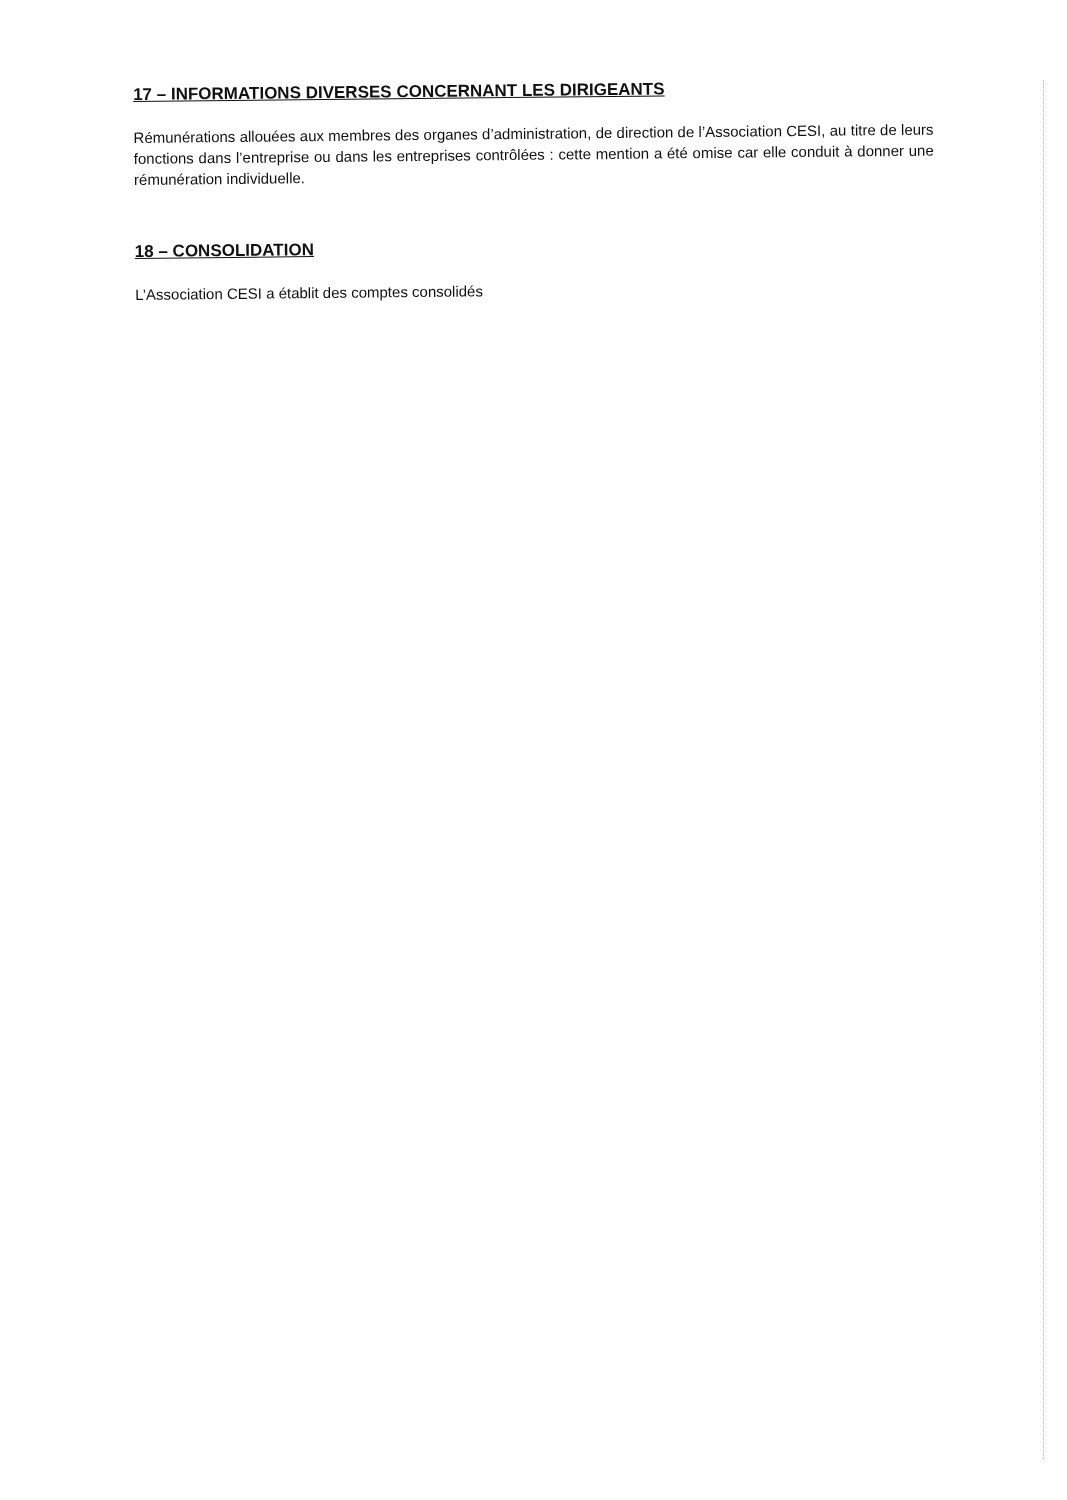17 – INFORMATIONS DIVERSES CONCERNANT LES DIRIGEANTS
Rémunérations allouées aux membres des organes d’administration, de direction de l’Association CESI, au titre de leurs fonctions dans l’entreprise ou dans les entreprises contrôlées : cette mention a été omise car elle conduit à donner une rémunération individuelle.
18 – CONSOLIDATION
L’Association CESI a établit des comptes consolidés